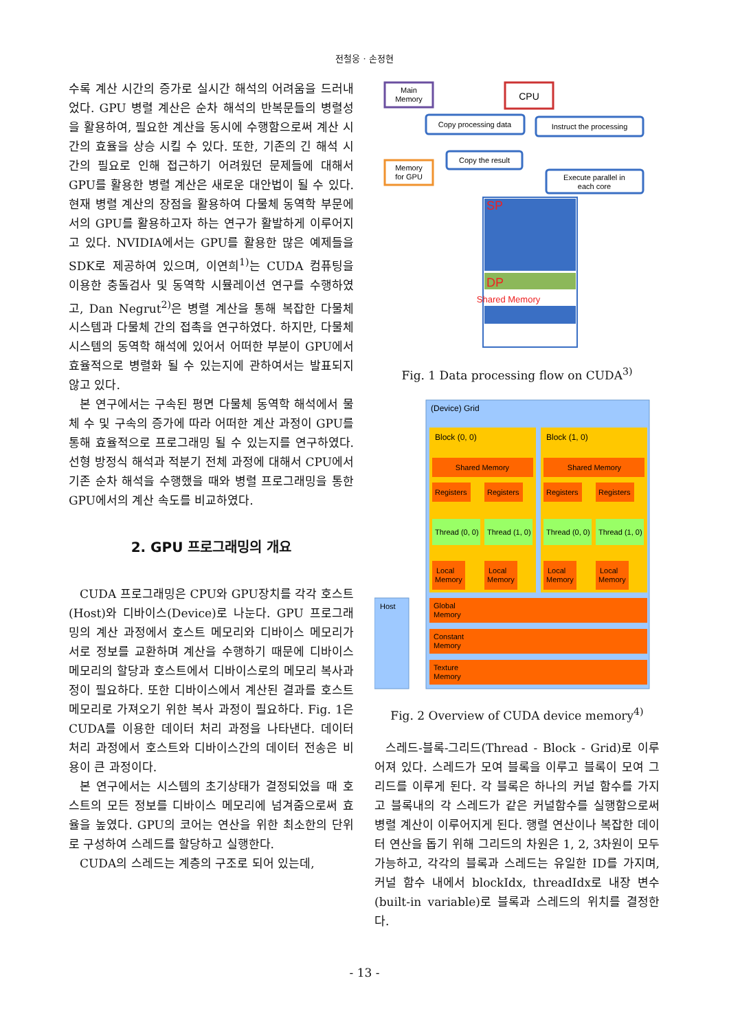전철웅 · 손정현
수록 계산 시간의 증가로 실시간 해석의 어려움을 드러내었다. GPU 병렬 계산은 순차 해석의 반복문들의 병렬성을 활용하여, 필요한 계산을 동시에 수행함으로써 계산 시간의 효율을 상승 시킬 수 있다. 또한, 기존의 긴 해석 시간의 필요로 인해 접근하기 어려웠던 문제들에 대해서 GPU를 활용한 병렬 계산은 새로운 대안법이 될 수 있다. 현재 병렬 계산의 장점을 활용하여 다물체 동역학 부문에서의 GPU를 활용하고자 하는 연구가 활발하게 이루어지고 있다. NVIDIA에서는 GPU를 활용한 많은 예제들을 SDK로 제공하여 있으며, 이연희<sup>1)</sup>는 CUDA 컴퓨팅을 이용한 충돌검사 및 동역학 시뮬레이션 연구를 수행하였고, Dan Negrut<sup>2)</sup>은 병렬 계산을 통해 복잡한 다물체 시스템과 다물체 간의 접촉을 연구하였다. 하지만, 다물체 시스템의 동역학 해석에 있어서 어떠한 부분이 GPU에서 효율적으로 병렬화 될 수 있는지에 관하여서는 발표되지 않고 있다.
본 연구에서는 구속된 평면 다물체 동역학 해석에서 물체 수 및 구속의 증가에 따라 어떠한 계산 과정이 GPU를 통해 효율적으로 프로그래밍 될 수 있는지를 연구하였다. 선형 방정식 해석과 적분기 전체 과정에 대해서 CPU에서 기존 순차 해석을 수행했을 때와 병렬 프로그래밍을 통한 GPU에서의 계산 속도를 비교하였다.
2. GPU 프로그래밍의 개요
CUDA 프로그래밍은 CPU와 GPU장치를 각각 호스트(Host)와 디바이스(Device)로 나눈다. GPU 프로그래밍의 계산 과정에서 호스트 메모리와 디바이스 메모리가 서로 정보를 교환하며 계산을 수행하기 때문에 디바이스 메모리의 할당과 호스트에서 디바이스로의 메모리 복사과정이 필요하다. 또한 디바이스에서 계산된 결과를 호스트 메모리로 가져오기 위한 복사 과정이 필요하다. Fig. 1은 CUDA를 이용한 데이터 처리 과정을 나타낸다. 데이터 처리 과정에서 호스트와 디바이스간의 데이터 전송은 비용이 큰 과정이다.
본 연구에서는 시스템의 초기상태가 결정되었을 때 호스트의 모든 정보를 디바이스 메모리에 넘겨줌으로써 효율을 높였다. GPU의 코어는 연산을 위한 최소한의 단위로 구성하여 스레드를 할당하고 실행한다.
CUDA의 스레드는 계층의 구조로 되어 있는데,
Main
Memory
CPU
Copy processing data
Instruct the processing
Copy the result
Memory
for GPU
Execute parallel in
each core
SP
DP
Shared Memory
Fig. 1 Data processing flow on CUDA<sup>3)</sup>
(Device) Grid
Host
Block (0, 0)
Block (1, 0)
Shared Memory
Shared Memory
Registers
Registers
Registers
Registers
Thread (0, 0)
Thread (1, 0)
Thread (0, 0)
Thread (1, 0)
Local
Memory
Local
Memory
Local
Memory
Local
Memory
Global
Memory
Constant
Memory
Texture
Memory
Fig. 2 Overview of CUDA device memory<sup>4)</sup>
스레드-블록-그리드(Thread - Block - Grid)로 이루어져 있다. 스레드가 모여 블록을 이루고 블록이 모여 그리드를 이루게 된다. 각 블록은 하나의 커널 함수를 가지고 블록내의 각 스레드가 같은 커널함수를 실행함으로써 병렬 계산이 이루어지게 된다. 행렬 연산이나 복잡한 데이터 연산을 돕기 위해 그리드의 차원은 1, 2, 3차원이 모두 가능하고, 각각의 블록과 스레드는 유일한 ID를 가지며, 커널 함수 내에서 blockIdx, threadIdx로 내장 변수(built-in variable)로 블록과 스레드의 위치를 결정한다.
- 13 -